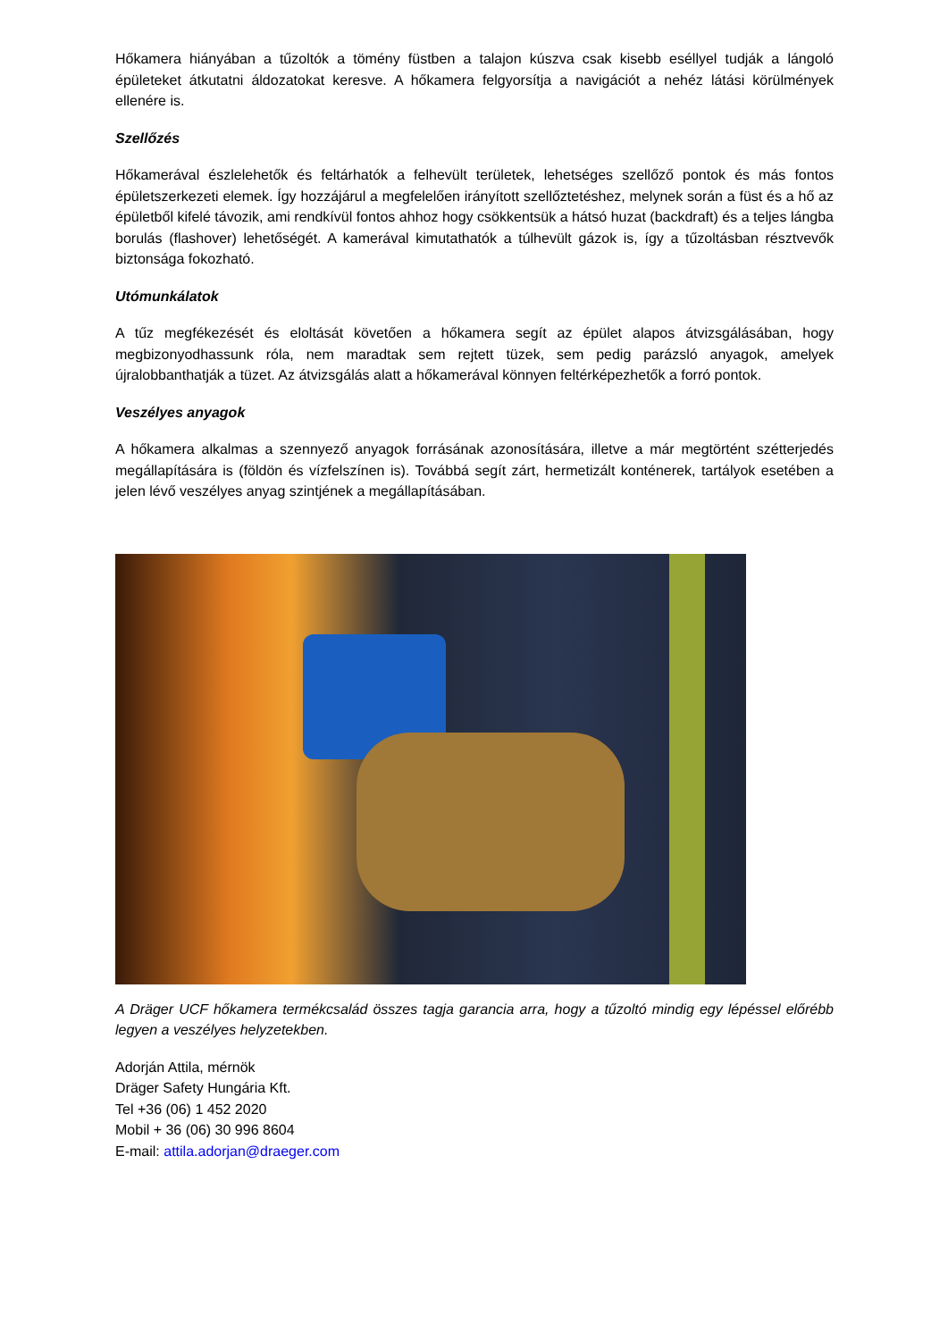Hőkamera hiányában a tűzoltók a tömény füstben a talajon kúszva csak kisebb eséllyel tudják a lángoló épületeket átkutatni áldozatokat keresve. A hőkamera felgyorsítja a navigációt a nehéz látási körülmények ellenére is.
Szellőzés
Hőkamerával észlelehetők és feltárhatók a felhevült területek, lehetséges szellőző pontok és más fontos épületszerkezeti elemek. Így hozzájárul a megfelelően irányított szellőztetéshez, melynek során a füst és a hő az épületből kifelé távozik, ami rendkívül fontos ahhoz hogy csökkentsük a hátsó huzat (backdraft) és a teljes lángba borulás (flashover) lehetőségét. A kamerával kimutathatók a túlhevült gázok is, így a tűzoltásban résztvevők biztonsága fokozható.
Utómunkálatok
A tűz megfékezését és eloltását követően a hőkamera segít az épület alapos átvizsgálásában, hogy megbizonyodhassunk róla, nem maradtak sem rejtett tüzek, sem pedig parázsló anyagok, amelyek újralobbanthatják a tüzet. Az átvizsgálás alatt a hőkamerával könnyen feltérképezhetők a forró pontok.
Veszélyes anyagok
A hőkamera alkalmas a szennyező anyagok forrásának azonosítására, illetve a már megtörtént szétterjedés megállapítására is (földön és vízfelszínen is). Továbbá segít zárt, hermetizált konténerek, tartályok esetében a jelen lévő veszélyes anyag szintjének a megállapításában.
A Dräger UCF hőkamera termékcsalád összes tagja garancia arra, hogy a tűzoltó mindig egy lépéssel előrébb legyen a veszélyes helyzetekben.
Adorján Attila, mérnök
Dräger Safety Hungária Kft.
Tel +36 (06) 1 452 2020
Mobil + 36 (06) 30 996 8604
E-mail: attila.adorjan@draeger.com